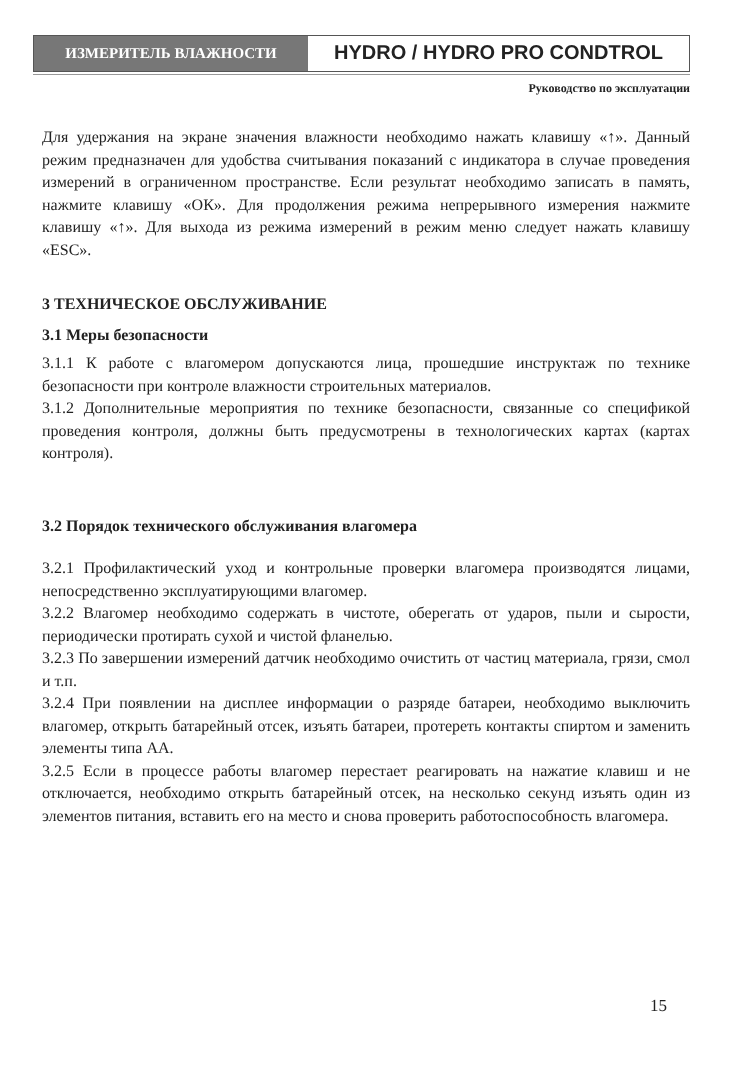ИЗМЕРИТЕЛЬ ВЛАЖНОСТИ
HYDRO / HYDRO PRO CONDTROL
Руководство по эксплуатации
Для удержания на экране значения влажности необходимо нажать клавишу «↑». Данный режим предназначен для удобства считывания показаний с индикатора в случае проведения измерений в ограниченном пространстве. Если результат необходимо записать в память, нажмите клавишу «ОК». Для продолжения режима непрерывного измерения нажмите клавишу «↑». Для выхода из режима измерений в режим меню следует нажать клавишу «ESC».
3 ТЕХНИЧЕСКОЕ ОБСЛУЖИВАНИЕ
3.1 Меры безопасности
3.1.1 К работе с влагомером допускаются лица, прошедшие инструктаж по технике безопасности при контроле влажности строительных материалов.
3.1.2 Дополнительные мероприятия по технике безопасности, связанные со спецификой проведения контроля, должны быть предусмотрены в технологических картах (картах контроля).
3.2 Порядок технического обслуживания влагомера
3.2.1 Профилактический уход и контрольные проверки влагомера производятся лицами, непосредственно эксплуатирующими влагомер.
3.2.2 Влагомер необходимо содержать в чистоте, оберегать от ударов, пыли и сырости, периодически протирать сухой и чистой фланелью.
3.2.3 По завершении измерений датчик необходимо очистить от частиц материала, грязи, смол и т.п.
3.2.4 При появлении на дисплее информации о разряде батареи, необходимо выключить влагомер, открыть батарейный отсек, изъять батареи, протереть контакты спиртом и заменить элементы типа АА.
3.2.5 Если в процессе работы влагомер перестает реагировать на нажатие клавиш и не отключается, необходимо открыть батарейный отсек, на несколько секунд изъять один из элементов питания, вставить его на место и снова проверить работоспособность влагомера.
15